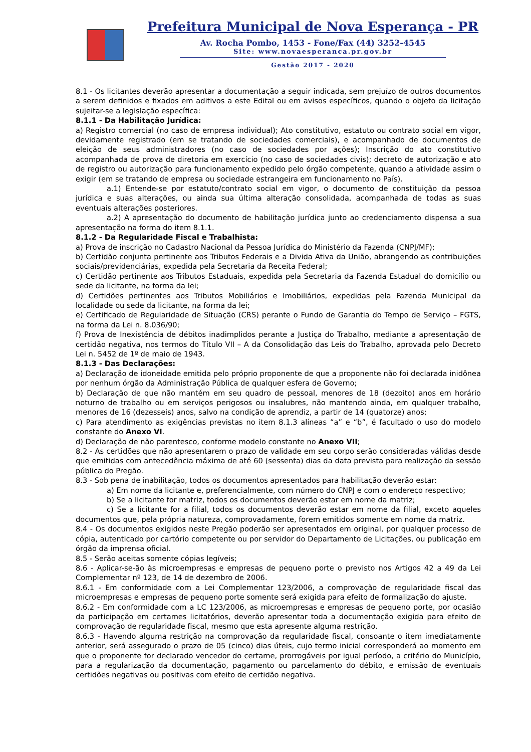Prefeitura Municipal de Nova Esperança - PR
Av. Rocha Pombo, 1453 - Fone/Fax (44) 3252-4545
Site: www.novaesperanca.pr.gov.br
Gestão 2017 - 2020
8.1 - Os licitantes deverão apresentar a documentação a seguir indicada, sem prejuízo de outros documentos a serem definidos e fixados em aditivos a este Edital ou em avisos específicos, quando o objeto da licitação sujeitar-se a legislação específica:
8.1.1 - Da Habilitação Jurídica:
a) Registro comercial (no caso de empresa individual); Ato constitutivo, estatuto ou contrato social em vigor, devidamente registrado (em se tratando de sociedades comerciais), e acompanhado de documentos de eleição de seus administradores (no caso de sociedades por ações); Inscrição do ato constitutivo acompanhada de prova de diretoria em exercício (no caso de sociedades civis); decreto de autorização e ato de registro ou autorização para funcionamento expedido pelo órgão competente, quando a atividade assim o exigir (em se tratando de empresa ou sociedade estrangeira em funcionamento no País).
a.1) Entende-se por estatuto/contrato social em vigor, o documento de constituição da pessoa jurídica e suas alterações, ou ainda sua última alteração consolidada, acompanhada de todas as suas eventuais alterações posteriores.
a.2) A apresentação do documento de habilitação jurídica junto ao credenciamento dispensa a sua apresentação na forma do item 8.1.1.
8.1.2 - Da Regularidade Fiscal e Trabalhista:
a) Prova de inscrição no Cadastro Nacional da Pessoa Jurídica do Ministério da Fazenda (CNPJ/MF);
b) Certidão conjunta pertinente aos Tributos Federais e a Divida Ativa da União, abrangendo as contribuições sociais/previdenciárias, expedida pela Secretaria da Receita Federal;
c) Certidão pertinente aos Tributos Estaduais, expedida pela Secretaria da Fazenda Estadual do domicílio ou sede da licitante, na forma da lei;
d) Certidões pertinentes aos Tributos Mobiliários e Imobiliários, expedidas pela Fazenda Municipal da localidade ou sede da licitante, na forma da lei;
e) Certificado de Regularidade de Situação (CRS) perante o Fundo de Garantia do Tempo de Serviço – FGTS, na forma da Lei n. 8.036/90;
f) Prova de Inexistência de débitos inadimplidos perante a Justiça do Trabalho, mediante a apresentação de certidão negativa, nos termos do Título VII – A da Consolidação das Leis do Trabalho, aprovada pelo Decreto Lei n. 5452 de 1º de maio de 1943.
8.1.3 - Das Declarações:
a) Declaração de idoneidade emitida pelo próprio proponente de que a proponente não foi declarada inidônea por nenhum órgão da Administração Pública de qualquer esfera de Governo;
b) Declaração de que não mantém em seu quadro de pessoal, menores de 18 (dezoito) anos em horário noturno de trabalho ou em serviços perigosos ou insalubres, não mantendo ainda, em qualquer trabalho, menores de 16 (dezesseis) anos, salvo na condição de aprendiz, a partir de 14 (quatorze) anos;
c) Para atendimento as exigências previstas no item 8.1.3 alíneas “a” e “b”, é facultado o uso do modelo constante do Anexo VI.
d) Declaração de não parentesco, conforme modelo constante no Anexo VII;
8.2 - As certidões que não apresentarem o prazo de validade em seu corpo serão consideradas válidas desde que emitidas com antecedência máxima de até 60 (sessenta) dias da data prevista para realização da sessão pública do Pregão.
8.3 - Sob pena de inabilitação, todos os documentos apresentados para habilitação deverão estar:
a) Em nome da licitante e, preferencialmente, com número do CNPJ e com o endereço respectivo;
b) Se a licitante for matriz, todos os documentos deverão estar em nome da matriz;
c) Se a licitante for a filial, todos os documentos deverão estar em nome da filial, exceto aqueles documentos que, pela própria natureza, comprovadamente, forem emitidos somente em nome da matriz.
8.4 - Os documentos exigidos neste Pregão poderão ser apresentados em original, por qualquer processo de cópia, autenticado por cartório competente ou por servidor do Departamento de Licitações, ou publicação em órgão da imprensa oficial.
8.5 - Serão aceitas somente cópias legíveis;
8.6 - Aplicar-se-ão às microempresas e empresas de pequeno porte o previsto nos Artigos 42 a 49 da Lei Complementar nº 123, de 14 de dezembro de 2006.
8.6.1 - Em conformidade com a Lei Complementar 123/2006, a comprovação de regularidade fiscal das microempresas e empresas de pequeno porte somente será exigida para efeito de formalização do ajuste.
8.6.2 - Em conformidade com a LC 123/2006, as microempresas e empresas de pequeno porte, por ocasião da participação em certames licitatórios, deverão apresentar toda a documentação exigida para efeito de comprovação de regularidade fiscal, mesmo que esta apresente alguma restrição.
8.6.3 - Havendo alguma restrição na comprovação da regularidade fiscal, consoante o item imediatamente anterior, será assegurado o prazo de 05 (cinco) dias úteis, cujo termo inicial corresponderá ao momento em que o proponente for declarado vencedor do certame, prorrogáveis por igual período, a critério do Município, para a regularização da documentação, pagamento ou parcelamento do débito, e emissão de eventuais certidões negativas ou positivas com efeito de certidão negativa.